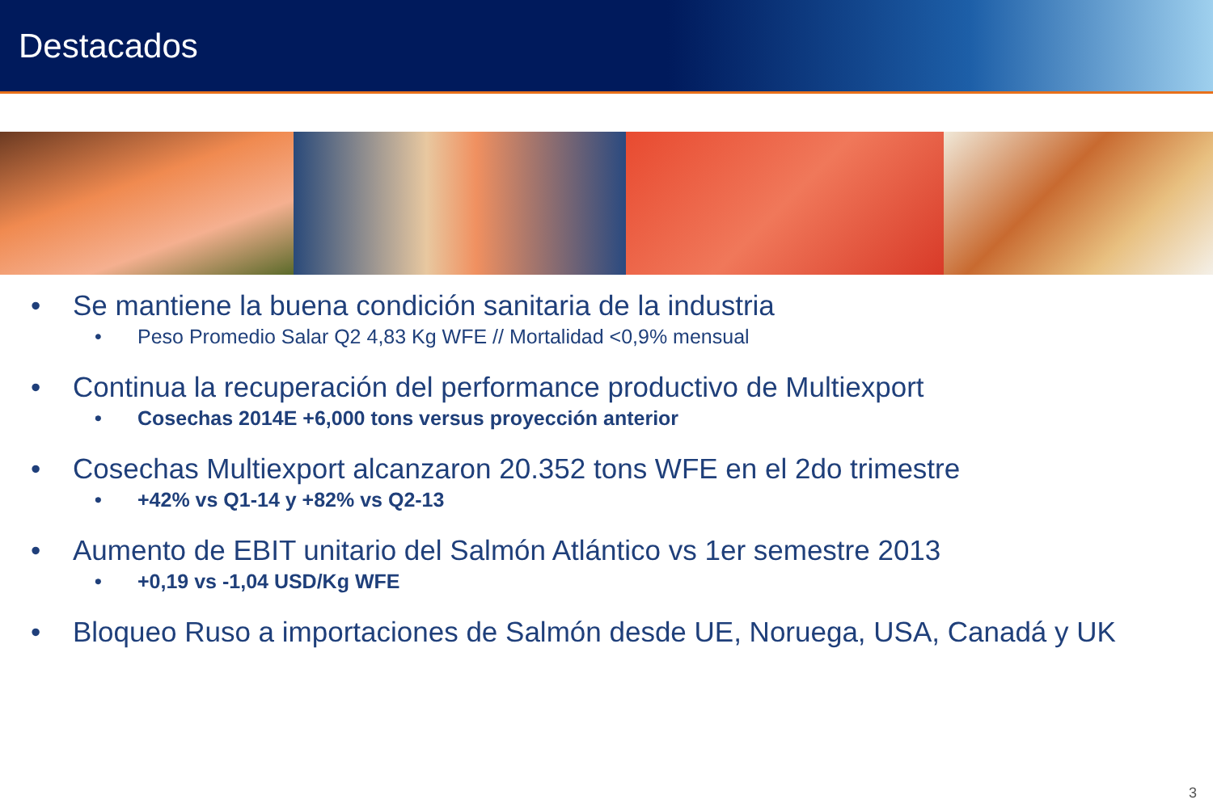Destacados
• Se mantiene la buena condición sanitaria de la industria
• Peso Promedio Salar Q2 4,83 Kg WFE // Mortalidad <0,9% mensual
• Continua la recuperación del performance productivo de Multiexport
• Cosechas 2014E +6,000 tons versus proyección anterior
• Cosechas Multiexport alcanzaron 20.352 tons WFE en el 2do trimestre
• +42% vs Q1-14 y +82% vs Q2-13
• Aumento de EBIT unitario del Salmón Atlántico vs 1er semestre 2013
• +0,19 vs -1,04 USD/Kg WFE
• Bloqueo Ruso a importaciones de Salmón desde UE, Noruega, USA, Canadá y UK
3